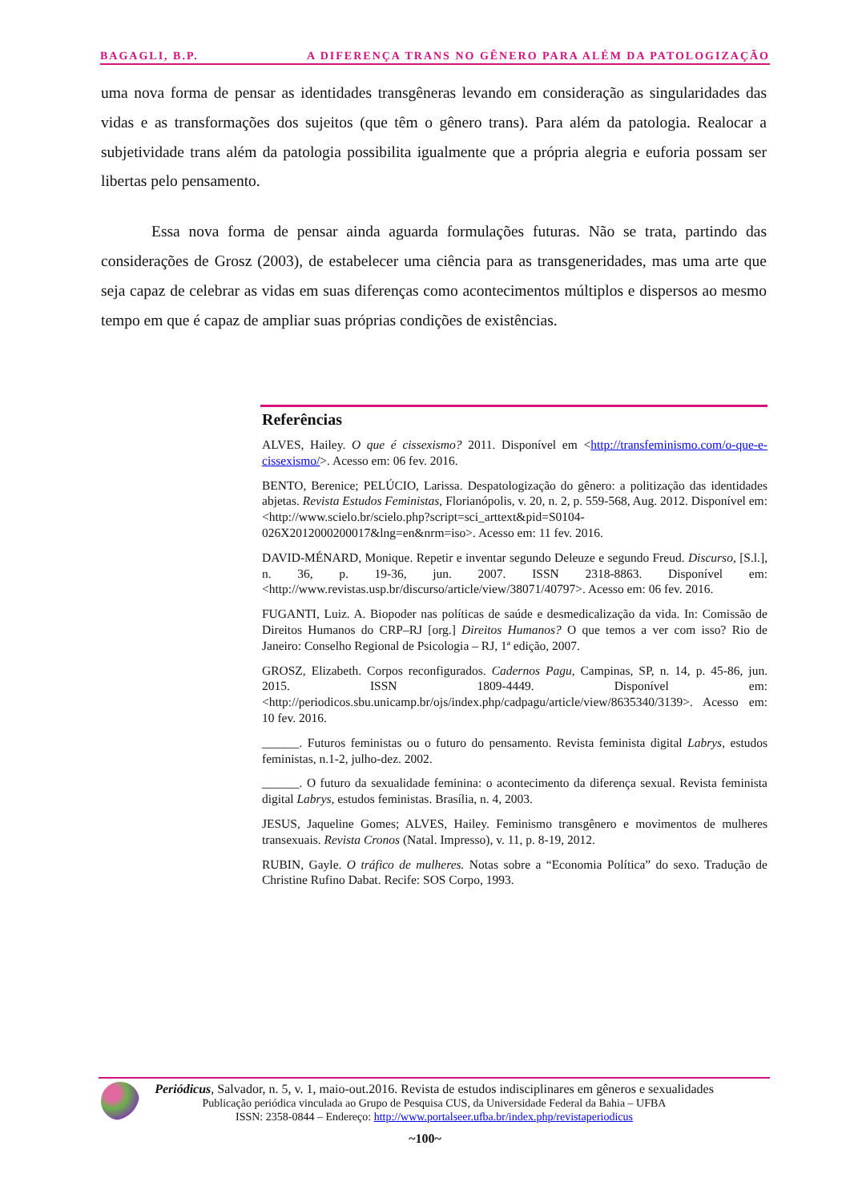BAGAGLI, B.P. A DIFERENÇA TRANS NO GÊNERO PARA ALÉM DA PATOLOGIZAÇÃO
uma nova forma de pensar as identidades transgêneras levando em consideração as singularidades das vidas e as transformações dos sujeitos (que têm o gênero trans). Para além da patologia. Realocar a subjetividade trans além da patologia possibilita igualmente que a própria alegria e euforia possam ser libertas pelo pensamento.
Essa nova forma de pensar ainda aguarda formulações futuras. Não se trata, partindo das considerações de Grosz (2003), de estabelecer uma ciência para as transgeneridades, mas uma arte que seja capaz de celebrar as vidas em suas diferenças como acontecimentos múltiplos e dispersos ao mesmo tempo em que é capaz de ampliar suas próprias condições de existências.
Referências
ALVES, Hailey. O que é cissexismo? 2011. Disponível em <http://transfeminismo.com/o-que-e-cissexismo/>. Acesso em: 06 fev. 2016.
BENTO, Berenice; PELÚCIO, Larissa. Despatologização do gênero: a politização das identidades abjetas. Revista Estudos Feministas, Florianópolis, v. 20, n. 2, p. 559-568, Aug. 2012. Disponível em: <http://www.scielo.br/scielo.php?script=sci_arttext&pid=S0104-026X2012000200017&lng=en&nrm=iso>. Acesso em: 11 fev. 2016.
DAVID-MÉNARD, Monique. Repetir e inventar segundo Deleuze e segundo Freud. Discurso, [S.l.], n. 36, p. 19-36, jun. 2007. ISSN 2318-8863. Disponível em: <http://www.revistas.usp.br/discurso/article/view/38071/40797>. Acesso em: 06 fev. 2016.
FUGANTI, Luiz. A. Biopoder nas políticas de saúde e desmedicalização da vida. In: Comissão de Direitos Humanos do CRP–RJ [org.] Direitos Humanos? O que temos a ver com isso? Rio de Janeiro: Conselho Regional de Psicologia – RJ, 1ª edição, 2007.
GROSZ, Elizabeth. Corpos reconfigurados. Cadernos Pagu, Campinas, SP, n. 14, p. 45-86, jun. 2015. ISSN 1809-4449. Disponível em: <http://periodicos.sbu.unicamp.br/ojs/index.php/cadpagu/article/view/8635340/3139>. Acesso em: 10 fev. 2016.
______. Futuros feministas ou o futuro do pensamento. Revista feminista digital Labrys, estudos feministas, n.1-2, julho-dez. 2002.
______. O futuro da sexualidade feminina: o acontecimento da diferença sexual. Revista feminista digital Labrys, estudos feministas. Brasília, n. 4, 2003.
JESUS, Jaqueline Gomes; ALVES, Hailey. Feminismo transgênero e movimentos de mulheres transexuais. Revista Cronos (Natal. Impresso), v. 11, p. 8-19, 2012.
RUBIN, Gayle. O tráfico de mulheres. Notas sobre a “Economia Política” do sexo. Tradução de Christine Rufino Dabat. Recife: SOS Corpo, 1993.
Periódicus, Salvador, n. 5, v. 1, maio-out.2016. Revista de estudos indisciplinares em gêneros e sexualidades
Publicação periódica vinculada ao Grupo de Pesquisa CUS, da Universidade Federal da Bahia – UFBA
ISSN: 2358-0844 – Endereço: http://www.portalseer.ufba.br/index.php/revistaperiodicus
~100~